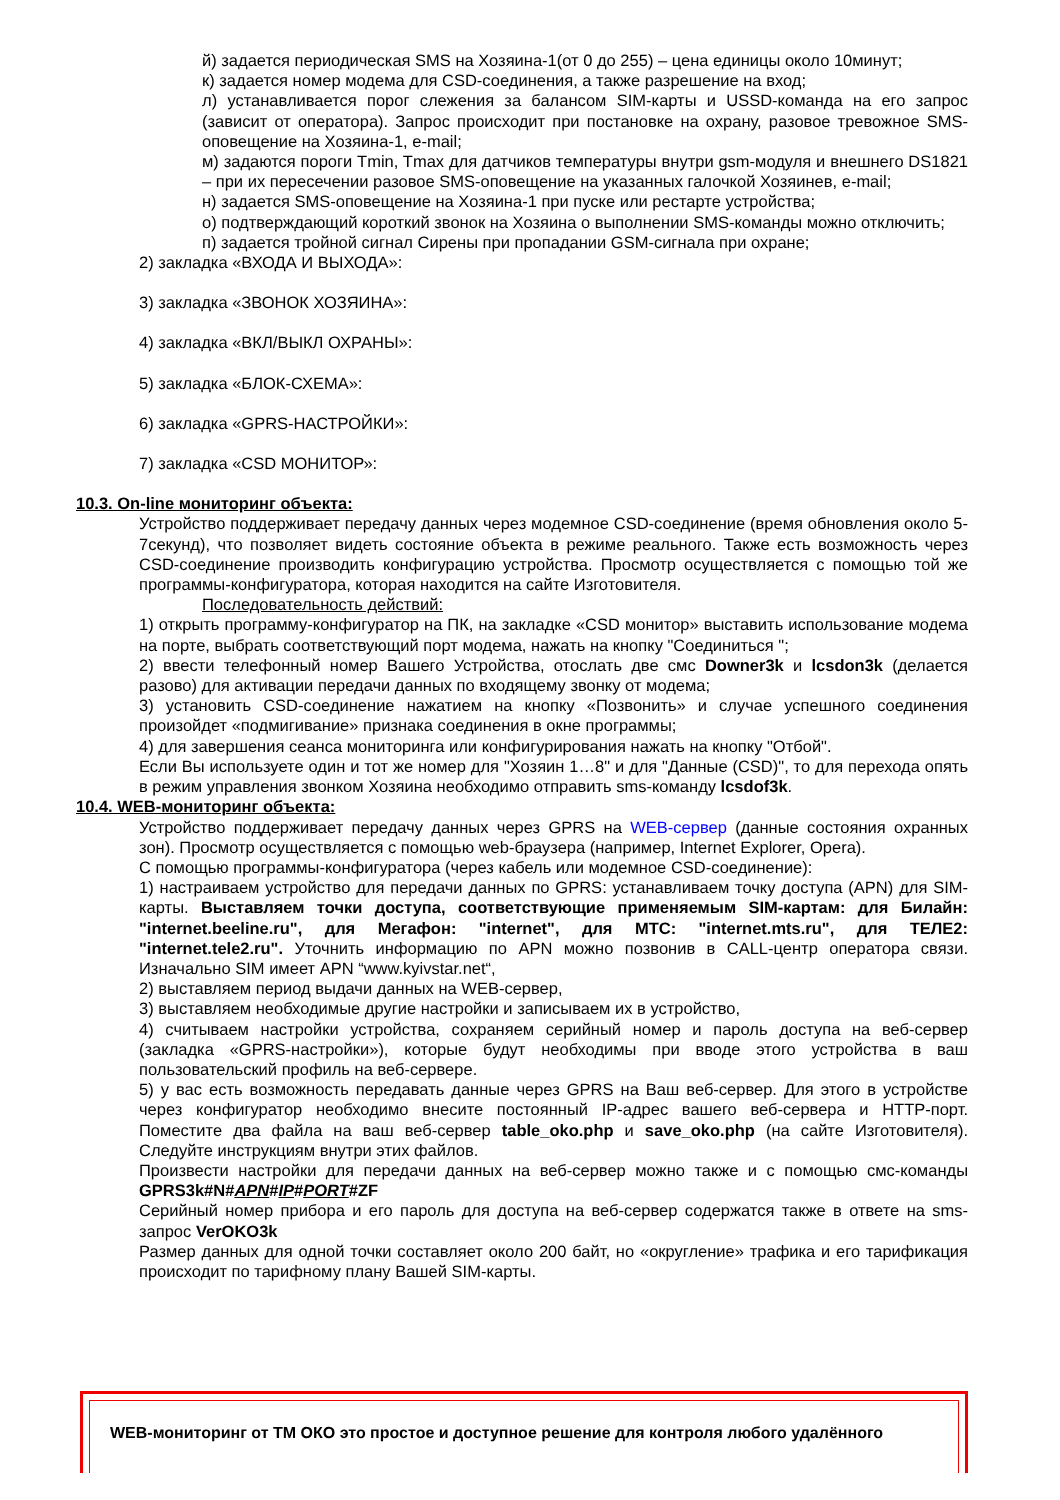й) задается периодическая SMS на Хозяина-1(от 0 до 255) – цена единицы около 10минут;
к) задается номер модема для CSD-соединения, а также разрешение на вход;
л) устанавливается порог слежения за балансом SIM-карты и USSD-команда на его запрос (зависит от оператора). Запрос происходит при постановке на охрану, разовое тревожное SMS-оповещение на Хозяина-1, e-mail;
м) задаются пороги Tmin, Tmax для датчиков температуры внутри gsm-модуля и внешнего DS1821 – при их пересечении разовое SMS-оповещение на указанных галочкой Хозяинев, e-mail;
н) задается SMS-оповещение на Хозяина-1 при пуске или рестарте устройства;
о) подтверждающий короткий звонок на Хозяина о выполнении SMS-команды можно отключить;
п) задается тройной сигнал Сирены при пропадании GSM-сигнала при охране;
2) закладка «ВХОДА И ВЫХОДА»:
3) закладка «ЗВОНОК ХОЗЯИНА»:
4) закладка «ВКЛ/ВЫКЛ ОХРАНЫ»:
5) закладка «БЛОК-СХЕМА»:
6) закладка «GPRS-НАСТРОЙКИ»:
7) закладка «CSD МОНИТОР»:
10.3. On-line мониторинг объекта:
Устройство поддерживает передачу данных через модемное CSD-соединение (время обновления около 5-7секунд), что позволяет видеть состояние объекта в режиме реального. Также есть возможность через CSD-соединение производить конфигурацию устройства. Просмотр осуществляется с помощью той же программы-конфигуратора, которая находится на сайте Изготовителя.
Последовательность действий:
1) открыть программу-конфигуратор на ПК, на закладке «CSD монитор» выставить использование модема на порте, выбрать соответствующий порт модема, нажать на кнопку "Соединиться ";
2) ввести телефонный номер Вашего Устройства, отослать две смс Downer3k и lcsdon3k (делается разово) для активации передачи данных по входящему звонку от модема;
3) установить CSD-соединение нажатием на кнопку «Позвонить» и случае успешного соединения произойдет «подмигивание» признака соединения в окне программы;
4) для завершения сеанса мониторинга или конфигурирования нажать на кнопку "Отбой".
Если Вы используете один и тот же номер для "Хозяин 1…8" и для "Данные (CSD)", то для перехода опять в режим управления звонком Хозяина необходимо отправить sms-команду lcsdof3k.
10.4. WEB-мониторинг объекта:
Устройство поддерживает передачу данных через GPRS на WEB-сервер (данные состояния охранных зон). Просмотр осуществляется с помощью web-браузера (например, Internet Explorer, Opera).
С помощью программы-конфигуратора (через кабель или модемное CSD-соединение):
1) настраиваем устройство для передачи данных по GPRS: устанавливаем точку доступа (APN) для SIM-карты. Выставляем точки доступа, соответствующие применяемым SIM-картам: для Билайн: "internet.beeline.ru", для Мегафон: "internet", для МТС: "internet.mts.ru", для ТЕЛЕ2: "internet.tele2.ru". Уточнить информацию по APN можно позвонив в CALL-центр оператора связи. Изначально SIM имеет APN “www.kyivstar.net“,
2) выставляем период выдачи данных на WEB-сервер,
3) выставляем необходимые другие настройки и записываем их в устройство,
4) считываем настройки устройства, сохраняем серийный номер и пароль доступа на веб-сервер (закладка «GPRS-настройки»), которые будут необходимы при вводе этого устройства в ваш пользовательский профиль на веб-сервере.
5) у вас есть возможность передавать данные через GPRS на Ваш веб-сервер. Для этого в устройстве через конфигуратор необходимо внесите постоянный IP-адрес вашего веб-сервера и HTTP-порт. Поместите два файла на ваш веб-сервер table_oko.php и save_oko.php (на сайте Изготовителя). Следуйте инструкциям внутри этих файлов.
Произвести настройки для передачи данных на веб-сервер можно также и с помощью смс-команды GPRS3k#N#APN#IP#PORT#ZF
Серийный номер прибора и его пароль для доступа на веб-сервер содержатся также в ответе на sms-запрос VerOKO3k
Размер данных для одной точки составляет около 200 байт, но «округление» трафика и его тарификация происходит по тарифному плану Вашей SIM-карты.
WEB-мониторинг от ТМ ОКО это простое и доступное решение для контроля любого удалённого